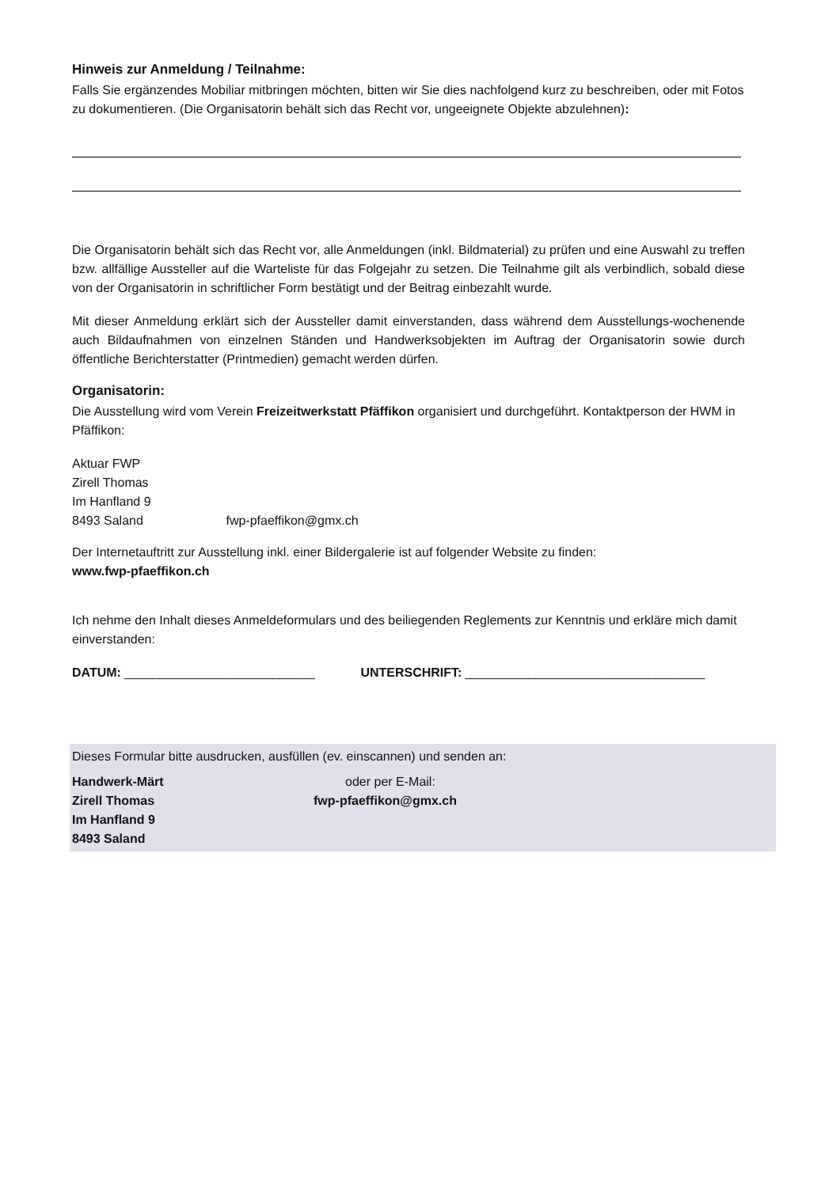Hinweis zur Anmeldung / Teilnahme:
Falls Sie ergänzendes Mobiliar mitbringen möchten, bitten wir Sie dies nachfolgend kurz zu beschreiben, oder mit Fotos zu dokumentieren. (Die Organisatorin behält sich das Recht vor, ungeeignete Objekte abzulehnen):
Die Organisatorin behält sich das Recht vor, alle Anmeldungen (inkl. Bildmaterial) zu prüfen und eine Auswahl zu treffen bzw. allfällige Aussteller auf die Warteliste für das Folgejahr zu setzen. Die Teilnahme gilt als verbindlich, sobald diese von der Organisatorin in schriftlicher Form bestätigt und der Beitrag einbezahlt wurde.
Mit dieser Anmeldung erklärt sich der Aussteller damit einverstanden, dass während dem Ausstellungs-wochenende auch Bildaufnahmen von einzelnen Ständen und Handwerksobjekten im Auftrag der Organisatorin sowie durch öffentliche Berichterstatter (Printmedien) gemacht werden dürfen.
Organisatorin:
Die Ausstellung wird vom Verein Freizeitwerkstatt Pfäffikon organisiert und durchgeführt. Kontaktperson der HWM in Pfäffikon:
Aktuar FWP
Zirell Thomas
Im Hanfland 9
8493 Saland fwp-pfaeffikon@gmx.ch
Der Internetauftritt zur Ausstellung inkl. einer Bildergalerie ist auf folgender Website zu finden:
www.fwp-pfaeffikon.ch
Ich nehme den Inhalt dieses Anmeldeformulars und des beiliegenden Reglements zur Kenntnis und erkläre mich damit einverstanden:
DATUM: ___________________________ UNTERSCHRIFT: __________________________________
Dieses Formular bitte ausdrucken, ausfüllen (ev. einscannen) und senden an:
Handwerk-Märt
Zirell Thomas
Im Hanfland 9
8493 Saland
oder per E-Mail:
fwp-pfaeffikon@gmx.ch